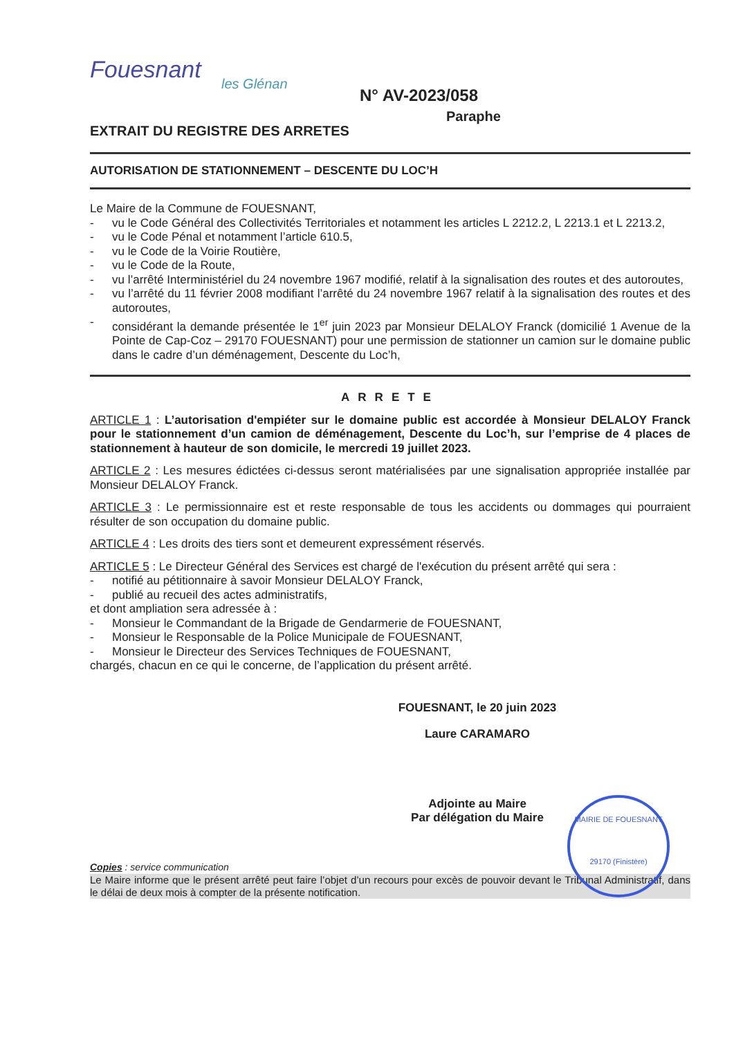Fouesnant
les Glénan
N° AV-2023/058
Paraphe
EXTRAIT DU REGISTRE DES ARRETES
AUTORISATION DE STATIONNEMENT – DESCENTE DU LOC’H
Le Maire de la Commune de FOUESNANT,
- vu le Code Général des Collectivités Territoriales et notamment les articles L 2212.2, L 2213.1 et L 2213.2,
- vu le Code Pénal et notamment l’article 610.5,
- vu le Code de la Voirie Routière,
- vu le Code de la Route,
- vu l’arrêté Interministériel du 24 novembre 1967 modifié, relatif à la signalisation des routes et des autoroutes,
- vu l’arrêté du 11 février 2008 modifiant l’arrêté du 24 novembre 1967 relatif à la signalisation des routes et des autoroutes,
- considérant la demande présentée le 1<sup>er</sup> juin 2023 par Monsieur DELALOY Franck (domicilié 1 Avenue de la Pointe de Cap-Coz – 29170 FOUESNANT) pour une permission de stationner un camion sur le domaine public dans le cadre d’un déménagement, Descente du Loc’h,
ARRETE
ARTICLE 1 : L’autorisation d'empiéter sur le domaine public est accordée à Monsieur DELALOY Franck pour le stationnement d’un camion de déménagement, Descente du Loc’h, sur l’emprise de 4 places de stationnement à hauteur de son domicile, le mercredi 19 juillet 2023.
ARTICLE 2 : Les mesures édictées ci-dessus seront matérialisées par une signalisation appropriée installée par Monsieur DELALOY Franck.
ARTICLE 3 : Le permissionnaire est et reste responsable de tous les accidents ou dommages qui pourraient résulter de son occupation du domaine public.
ARTICLE 4 : Les droits des tiers sont et demeurent expressément réservés.
ARTICLE 5 : Le Directeur Général des Services est chargé de l'exécution du présent arrêté qui sera :
- notifié au pétitionnaire à savoir Monsieur DELALOY Franck,
- publié au recueil des actes administratifs,
et dont ampliation sera adressée à :
- Monsieur le Commandant de la Brigade de Gendarmerie de FOUESNANT,
- Monsieur le Responsable de la Police Municipale de FOUESNANT,
- Monsieur le Directeur des Services Techniques de FOUESNANT,
chargés, chacun en ce qui le concerne, de l’application du présent arrêté.
FOUESNANT, le 20 juin 2023
Laure CARAMARO
Adjointe au Maire
Par délégation du Maire
MAIRIE DE FOUESNANT
29170 (Finistère)
Copies : service communication
Le Maire informe que le présent arrêté peut faire l’objet d’un recours pour excès de pouvoir devant le Tribunal Administratif, dans le délai de deux mois à compter de la présente notification.